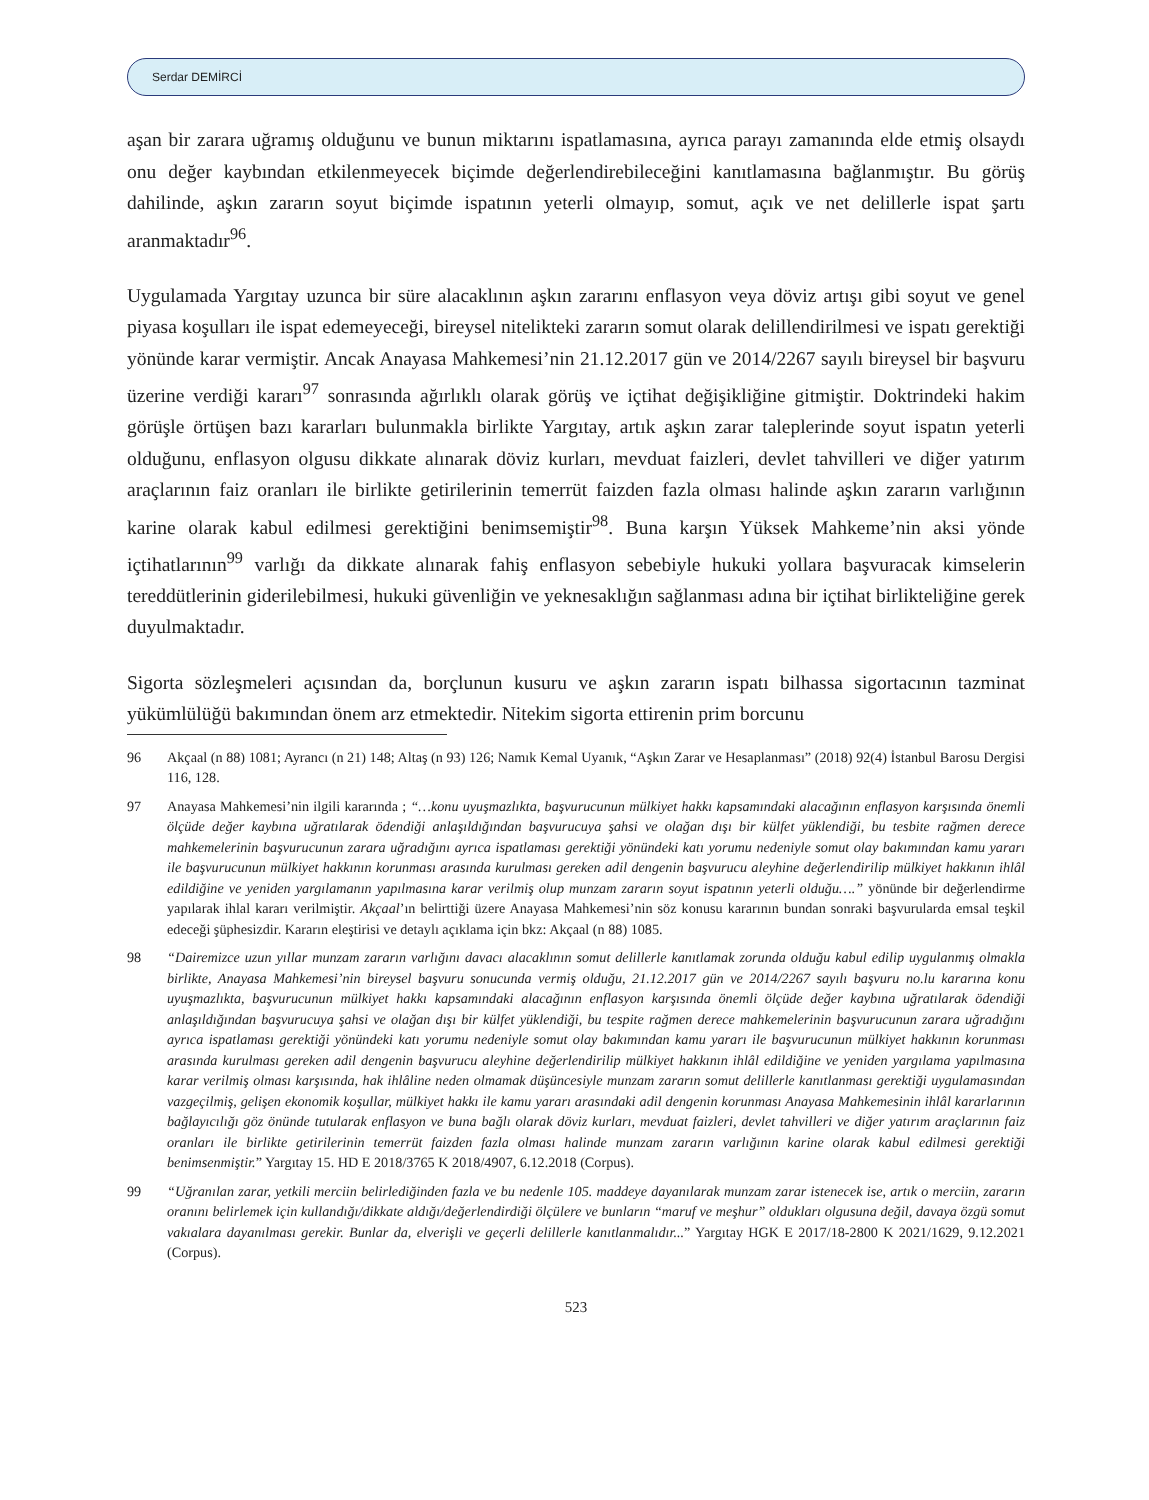Serdar DEMİRCİ
aşan bir zarara uğramış olduğunu ve bunun miktarını ispatlamasına, ayrıca parayı zamanında elde etmiş olsaydı onu değer kaybından etkilenmeyecek biçimde değerlendirebileceğini kanıtlamasına bağlanmıştır. Bu görüş dahilinde, aşkın zararın soyut biçimde ispatının yeterli olmayıp, somut, açık ve net delillerle ispat şartı aranmaktadır<sup>96</sup>.
Uygulamada Yargıtay uzunca bir süre alacaklının aşkın zararını enflasyon veya döviz artışı gibi soyut ve genel piyasa koşulları ile ispat edemeyeceği, bireysel nitelikteki zararın somut olarak delillendirilmesi ve ispatı gerektiği yönünde karar vermiştir. Ancak Anayasa Mahkemesi’nin 21.12.2017 gün ve 2014/2267 sayılı bireysel bir başvuru üzerine verdiği kararı<sup>97</sup> sonrasında ağırlıklı olarak görüş ve içtihat değişikliğine gitmiştir. Doktrindeki hakim görüşle örtüşen bazı kararları bulunmakla birlikte Yargıtay, artık aşkın zarar taleplerinde soyut ispatın yeterli olduğunu, enflasyon olgusu dikkate alınarak döviz kurları, mevduat faizleri, devlet tahvilleri ve diğer yatırım araçlarının faiz oranları ile birlikte getirilerinin temerrüt faizden fazla olması halinde aşkın zararın varlığının karine olarak kabul edilmesi gerektiğini benimsemiştir<sup>98</sup>. Buna karşın Yüksek Mahkeme’nin aksi yönde içtihatlarının<sup>99</sup> varlığı da dikkate alınarak fahiş enflasyon sebebiyle hukuki yollara başvuracak kimselerin tereddütlerinin giderilebilmesi, hukuki güvenliğin ve yeknesaklığın sağlanması adına bir içtihat birlikteliğine gerek duyulmaktadır.
Sigorta sözleşmeleri açısından da, borçlunun kusuru ve aşkın zararın ispatı bilhassa sigortacının tazminat yükümlülüğü bakımından önem arz etmektedir. Nitekim sigorta ettirenin prim borcunu
96 Akçaal (n 88) 1081; Ayrancı (n 21) 148; Altaş (n 93) 126; Namık Kemal Uyanık, “Aşkın Zarar ve Hesaplanması” (2018) 92(4) İstanbul Barosu Dergisi 116, 128.
97 Anayasa Mahkemesi’nin ilgili kararında ; “…konu uyuşmazlıkta, başvurucunun mülkiyet hakkı kapsamındaki alacağının enflasyon karşısında önemli ölçüde değer kaybına uğratılarak ödendiği anlaşıldığından başvurucuya şahsi ve olağan dışı bir külfet yüklendiği, bu tesbite rağmen derece mahkemelerinin başvurucunun zarara uğradığını ayrıca ispatlaması gerektiği yönündeki katı yorumu nedeniyle somut olay bakımından kamu yararı ile başvurucunun mülkiyet hakkının korunması arasında kurulması gereken adil dengenin başvurucu aleyhine değerlendirilip mülkiyet hakkının ihlâl edildiğine ve yeniden yargılamanın yapılmasına karar verilmiş olup munzam zararın soyut ispatının yeterli olduğu….” yönünde bir değerlendirme yapılarak ihlal kararı verilmiştir. Akçaal’ın belirttiği üzere Anayasa Mahkemesi’nin söz konusu kararının bundan sonraki başvurularda emsal teşkil edeceği şüphesizdir. Kararın eleştirisi ve detaylı açıklama için bkz: Akçaal (n 88) 1085.
98 “Dairemizce uzun yıllar munzam zararın varlığını davacı alacaklının somut delillerle kanıtlamak zorunda olduğu kabul edilip uygulanmış olmakla birlikte, Anayasa Mahkemesi’nin bireysel başvuru sonucunda vermiş olduğu, 21.12.2017 gün ve 2014/2267 sayılı başvuru no.lu kararına konu uyuşmazlıkta, başvurucunun mülkiyet hakkı kapsamındaki alacağının enflasyon karşısında önemli ölçüde değer kaybına uğratılarak ödendiği anlaşıldığından başvurucuya şahsi ve olağan dışı bir külfet yüklendiği, bu tespite rağmen derece mahkemelerinin başvurucunun zarara uğradığını ayrıca ispatlaması gerektiği yönündeki katı yorumu nedeniyle somut olay bakımından kamu yararı ile başvurucunun mülkiyet hakkının korunması arasında kurulması gereken adil dengenin başvurucu aleyhine değerlendirilip mülkiyet hakkının ihlâl edildiğine ve yeniden yargılama yapılmasına karar verilmiş olması karşısında, hak ihlâline neden olmamak düşüncesiyle munzam zararın somut delillerle kanıtlanması gerektiği uygulamasından vazgeçilmiş, gelişen ekonomik koşullar, mülkiyet hakkı ile kamu yararı arasındaki adil dengenin korunması Anayasa Mahkemesinin ihlâl kararlarının bağlayıcılığı göz önünde tutularak enflasyon ve buna bağlı olarak döviz kurları, mevduat faizleri, devlet tahvilleri ve diğer yatırım araçlarının faiz oranları ile birlikte getirilerinin temerrüt faizden fazla olması halinde munzam zararın varlığının karine olarak kabul edilmesi gerektiği benimsenmiştir.” Yargıtay 15. HD E 2018/3765 K 2018/4907, 6.12.2018 (Corpus).
99 “Uğranılan zarar, yetkili merciin belirlediğinden fazla ve bu nedenle 105. maddeye dayanılarak munzam zarar istenecek ise, artık o merciin, zararın oranını belirlemek için kullandığı/dikkate aldığı/değerlendirdiği ölçülere ve bunların “maruf ve meşhur” oldukları olgusuna değil, davaya özgü somut vakıalara dayanılması gerekir. Bunlar da, elverişli ve geçerli delillerle kanıtlanmalıdır...” Yargıtay HGK E 2017/18-2800 K 2021/1629, 9.12.2021 (Corpus).
523